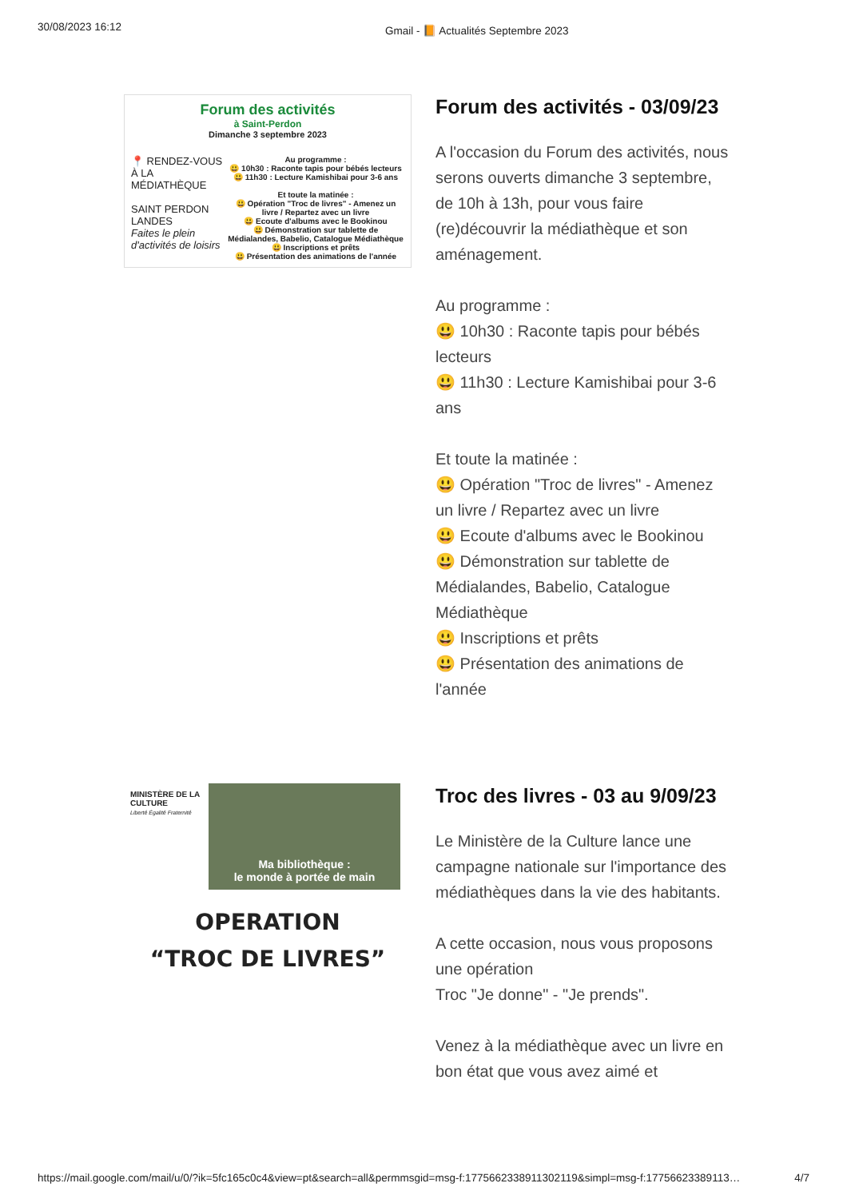30/08/2023 16:12 Gmail - 📙 Actualités Septembre 2023
Forum des activités
à Saint-Perdon
Dimanche 3 septembre 2023
📍 RENDEZ-VOUS À LA MÉDIATHÈQUE
SAINT PERDON LANDES
Faites le plein d'activités de loisirs
Au programme :
😃 10h30 : Raconte tapis pour bébés lecteurs
😃 11h30 : Lecture Kamishibai pour 3-6 ans
Et toute la matinée :
😃 Opération "Troc de livres" - Amenez un livre / Repartez avec un livre
😃 Ecoute d'albums avec le Bookinou
😃 Démonstration sur tablette de Médialandes, Babelio, Catalogue Médiathèque
😃 Inscriptions et prêts
😃 Présentation des animations de l'année
Forum des activités - 03/09/23
A l'occasion du Forum des activités, nous serons ouverts dimanche 3 septembre, de 10h à 13h, pour vous faire (re)découvrir la médiathèque et son aménagement.
Au programme :
😃 10h30 : Raconte tapis pour bébés lecteurs
😃 11h30 : Lecture Kamishibai pour 3-6 ans
Et toute la matinée :
😃 Opération "Troc de livres" - Amenez un livre / Repartez avec un livre
😃 Ecoute d'albums avec le Bookinou
😃 Démonstration sur tablette de Médialandes, Babelio, Catalogue Médiathèque
😃 Inscriptions et prêts
😃 Présentation des animations de l'année
MINISTÈRE DE LA CULTURE
Liberté Égalité Fraternité
Ma bibliothèque :
le monde à portée de main
OPERATION
“TROC DE LIVRES”
Troc des livres - 03 au 9/09/23
Le Ministère de la Culture lance une campagne nationale sur l'importance des médiathèques dans la vie des habitants.
A cette occasion, nous vous proposons une opération
Troc "Je donne" - "Je prends".
Venez à la médiathèque avec un livre en bon état que vous avez aimé et
https://mail.google.com/mail/u/0/?ik=5fc165c0c4&view=pt&search=all&permmsgid=msg-f:1775662338911302119&simpl=msg-f:17756623389113… 4/7